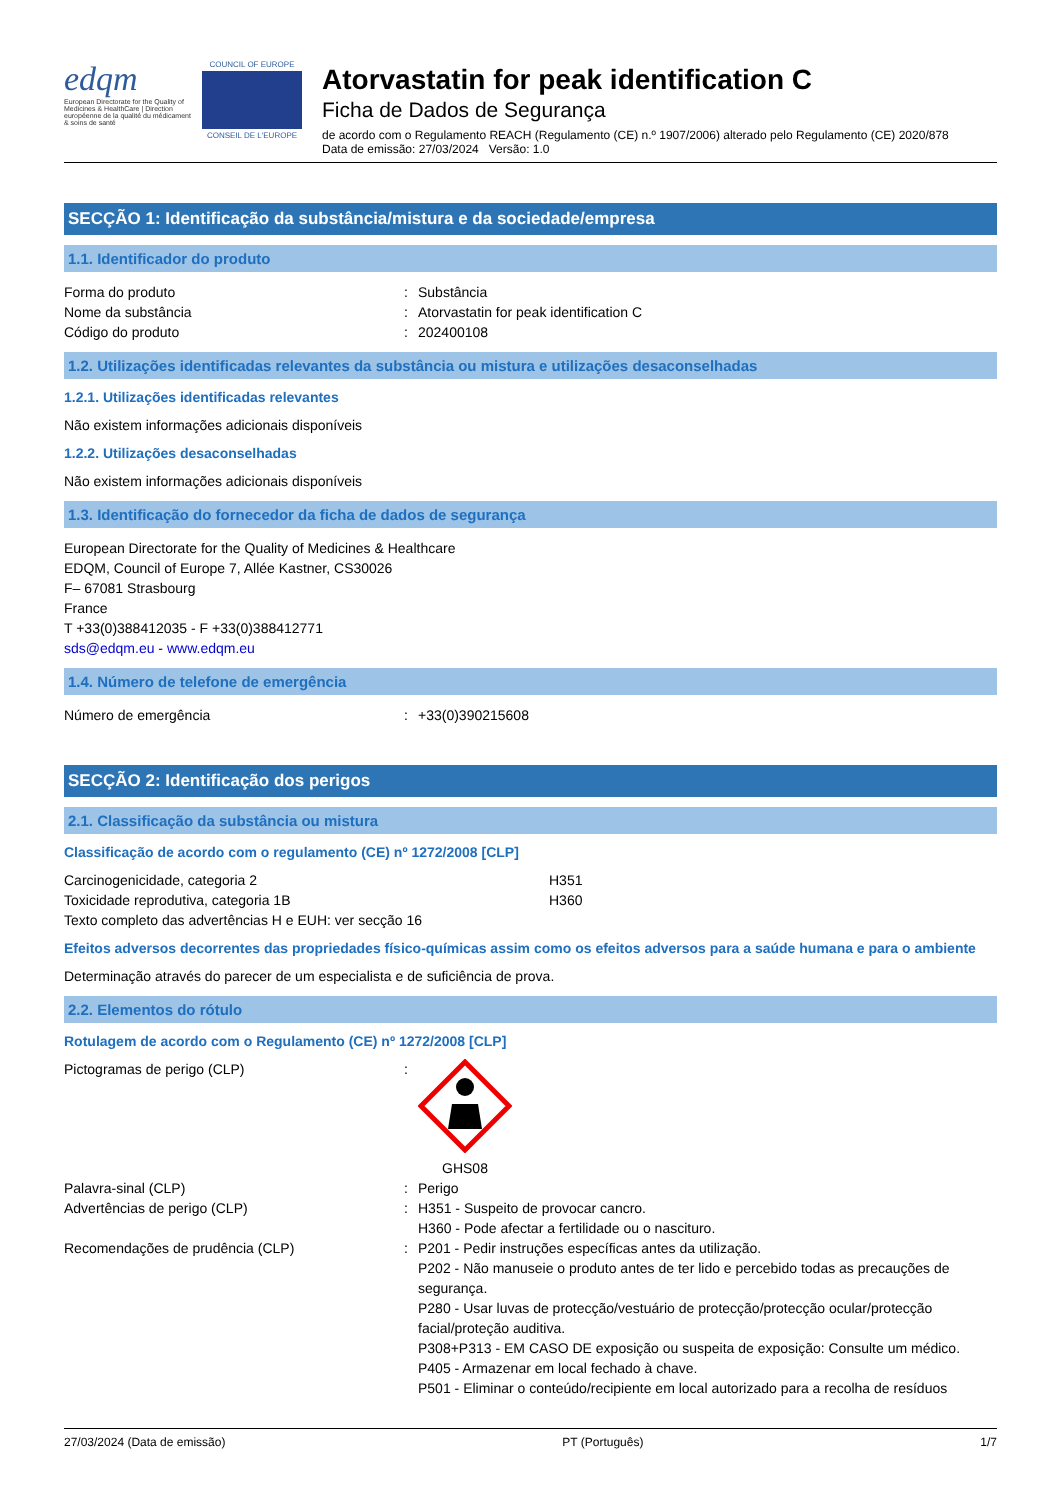edqm
European Directorate for the Quality of Medicines & HealthCare | Direction européenne de la qualité du médicament & soins de santé
COUNCIL OF EUROPE
CONSEIL DE L'EUROPE
Atorvastatin for peak identification C
Ficha de Dados de Segurança
de acordo com o Regulamento REACH (Regulamento (CE) n.º 1907/2006) alterado pelo Regulamento (CE) 2020/878
Data de emissão: 27/03/2024 Versão: 1.0
SECÇÃO 1: Identificação da substância/mistura e da sociedade/empresa
1.1. Identificador do produto
Forma do produto : Substância
Nome da substância : Atorvastatin for peak identification C
Código do produto : 202400108
1.2. Utilizações identificadas relevantes da substância ou mistura e utilizações desaconselhadas
1.2.1. Utilizações identificadas relevantes
Não existem informações adicionais disponíveis
1.2.2. Utilizações desaconselhadas
Não existem informações adicionais disponíveis
1.3. Identificação do fornecedor da ficha de dados de segurança
European Directorate for the Quality of Medicines & Healthcare
EDQM, Council of Europe 7, Allée Kastner, CS30026
F– 67081 Strasbourg
France
T +33(0)388412035 - F +33(0)388412771
sds@edqm.eu - www.edqm.eu
1.4. Número de telefone de emergência
Número de emergência : +33(0)390215608
SECÇÃO 2: Identificação dos perigos
2.1. Classificação da substância ou mistura
Classificação de acordo com o regulamento (CE) nº 1272/2008 [CLP]
Carcinogenicidade, categoria 2 H351
Toxicidade reprodutiva, categoria 1B H360
Texto completo das advertências H e EUH: ver secção 16
Efeitos adversos decorrentes das propriedades físico-químicas assim como os efeitos adversos para a saúde humana e para o ambiente
Determinação através do parecer de um especialista e de suficiência de prova.
2.2. Elementos do rótulo
Rotulagem de acordo com o Regulamento (CE) nº 1272/2008 [CLP]
Pictogramas de perigo (CLP) : GHS08
Palavra-sinal (CLP) : Perigo
Advertências de perigo (CLP) : H351 - Suspeito de provocar cancro.
H360 - Pode afectar a fertilidade ou o nascituro.
Recomendações de prudência (CLP) : P201 - Pedir instruções específicas antes da utilização.
P202 - Não manuseie o produto antes de ter lido e percebido todas as precauções de segurança.
P280 - Usar luvas de protecção/vestuário de protecção/protecção ocular/protecção facial/proteção auditiva.
P308+P313 - EM CASO DE exposição ou suspeita de exposição: Consulte um médico.
P405 - Armazenar em local fechado à chave.
P501 - Eliminar o conteúdo/recipiente em local autorizado para a recolha de resíduos
27/03/2024 (Data de emissão) PT (Português) 1/7